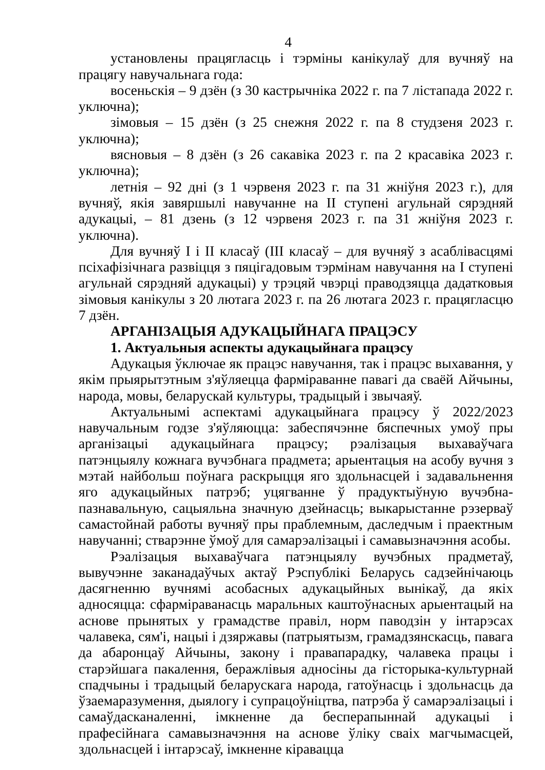4
установлены працягласць і тэрміны канікулаў для вучняў на працягу навучальнага года:
восеньскія – 9 дзён (з 30 кастрычніка 2022 г. па 7 лістапада 2022 г. уключна);
зімовыя – 15 дзён (з 25 снежня 2022 г. па 8 студзеня 2023 г. уключна);
вясновыя – 8 дзён (з 26 сакавіка 2023 г. па 2 красавіка 2023 г. уключна);
летнія – 92 дні (з 1 чэрвеня 2023 г. па 31 жніўня 2023 г.), для вучняў, якія завяршылі навучанне на II ступені агульнай сярэдняй адукацыі, – 81 дзень (з 12 чэрвеня 2023 г. па 31 жніўня 2023 г. уключна).
Для вучняў I і II класаў (III класаў – для вучняў з асаблівасцямі псіхафізічнага развіцця з пяцігадовым тэрмінам навучання на I ступені агульнай сярэдняй адукацыі) у трэцяй чвэрці праводзяцца дадатковыя зімовыя канікулы з 20 лютага 2023 г. па 26 лютага 2023 г. працягласцю 7 дзён.
АРГАНІЗАЦЫЯ АДУКАЦЫЙНАГА ПРАЦЭСУ
1. Актуальныя аспекты адукацыйнага працэсу
Адукацыя ўключае як працэс навучання, так і працэс выхавання, у якім прыярытэтным з'яўляецца фарміраванне павагі да сваёй Айчыны, народа, мовы, беларускай культуры, традыцый і звычаяў.
Актуальнымі аспектамі адукацыйнага працэсу ў 2022/2023 навучальным годзе з'яўляюцца: забеспячэнне бяспечных умоў пры арганізацыі адукацыйнага працэсу; рэалізацыя выхаваўчага патэнцыялу кожнага вучэбнага прадмета; арыентацыя на асобу вучня з мэтай найбольш поўнага раскрыцця яго здольнасцей і задавальнення яго адукацыйных патрэб; уцягванне ў прадуктыўную вучэбна-пазнавальную, сацыяльна значную дзейнасць; выкарыстанне рэзерваў самастойнай работы вучняў пры праблемным, даследчым і праектным навучанні; стварэнне ўмоў для самарэалізацыі і самавызначэння асобы.
Рэалізацыя выхаваўчага патэнцыялу вучэбных прадметаў, вывучэнне заканадаўчых актаў Рэспублікі Беларусь садзейнічаюць дасягненню вучнямі асобасных адукацыйных вынікаў, да якіх адносяцца: сфарміраванасць маральных каштоўнасных арыентацый на аснове прынятых у грамадстве правіл, норм паводзін у інтарэсах чалавека, сям'і, нацыі і дзяржавы (патрыятызм, грамадзянскасць, павага да абаронцаў Айчыны, закону і правапарадку, чалавека працы і старэйшага пакалення, беражлівыя адносіны да гісторыка-культурнай спадчыны і традыцый беларускага народа, гатоўнасць і здольнасць да ўзаемаразумення, дыялогу і супрацоўніцтва, патрэба ў самарэалізацыі і самаўдасканаленні, імкненне да бесперапыннай адукацыі і прафесійнага самавызначэння на аснове ўліку сваіх магчымасцей, здольнасцей і інтарэсаў, імкненне кіравацца